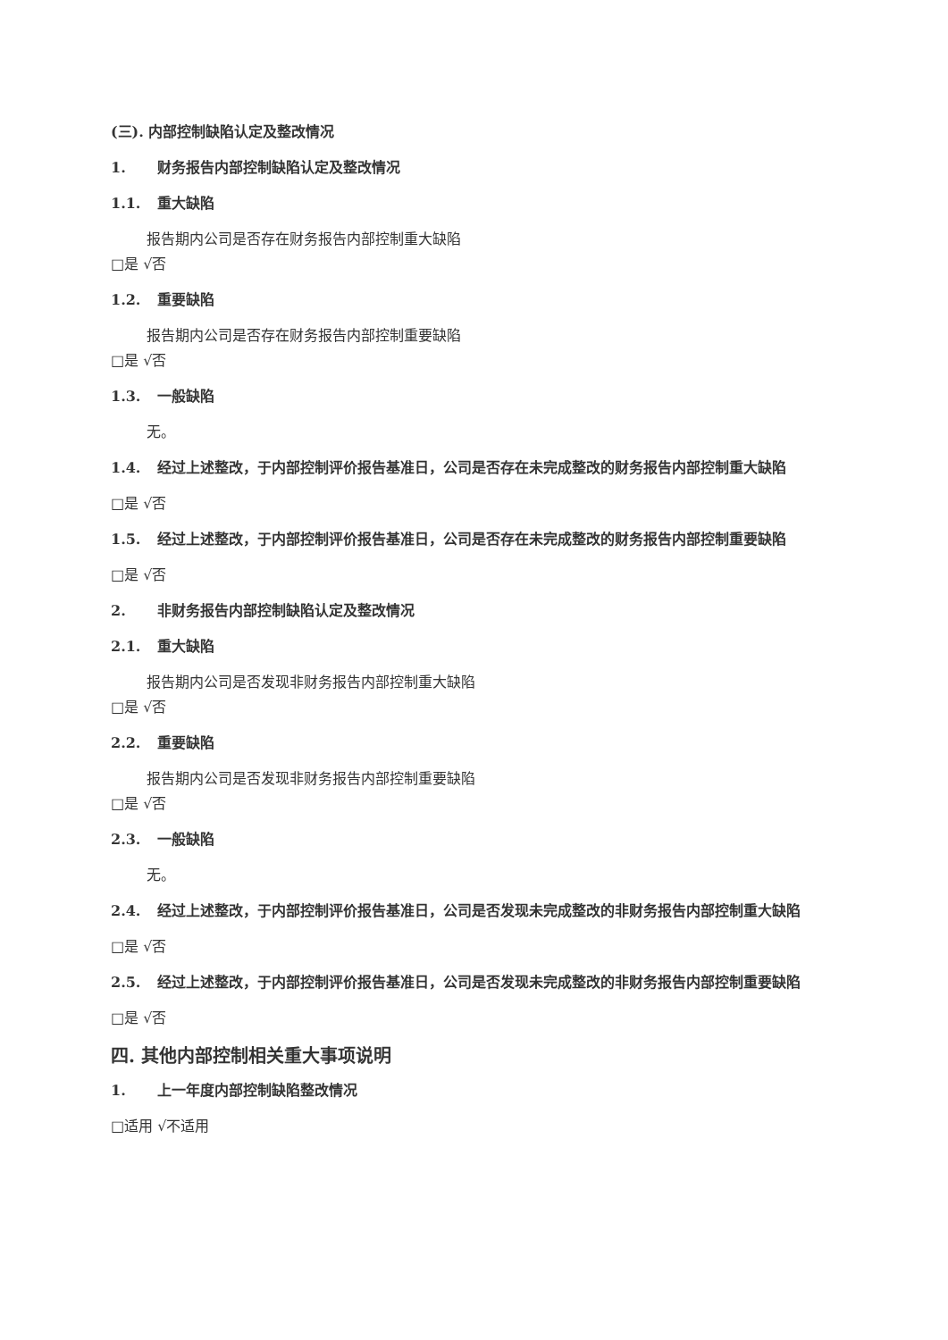(三). 内部控制缺陷认定及整改情况
1. 财务报告内部控制缺陷认定及整改情况
1.1. 重大缺陷
报告期内公司是否存在财务报告内部控制重大缺陷
□是 √否
1.2. 重要缺陷
报告期内公司是否存在财务报告内部控制重要缺陷
□是 √否
1.3. 一般缺陷
无。
1.4. 经过上述整改，于内部控制评价报告基准日，公司是否存在未完成整改的财务报告内部控制重大缺陷
□是 √否
1.5. 经过上述整改，于内部控制评价报告基准日，公司是否存在未完成整改的财务报告内部控制重要缺陷
□是 √否
2. 非财务报告内部控制缺陷认定及整改情况
2.1. 重大缺陷
报告期内公司是否发现非财务报告内部控制重大缺陷
□是 √否
2.2. 重要缺陷
报告期内公司是否发现非财务报告内部控制重要缺陷
□是 √否
2.3. 一般缺陷
无。
2.4. 经过上述整改，于内部控制评价报告基准日，公司是否发现未完成整改的非财务报告内部控制重大缺陷
□是 √否
2.5. 经过上述整改，于内部控制评价报告基准日，公司是否发现未完成整改的非财务报告内部控制重要缺陷
□是 √否
四. 其他内部控制相关重大事项说明
1. 上一年度内部控制缺陷整改情况
□适用 √不适用